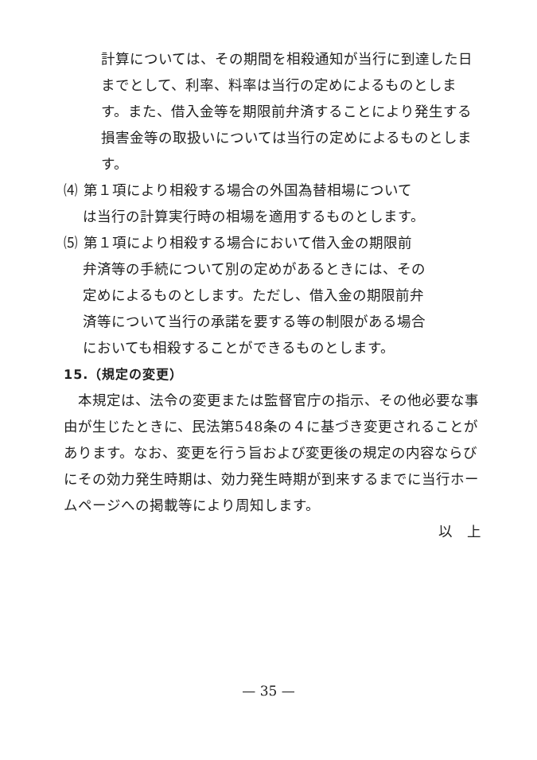計算については、その期間を相殺通知が当行に到達した日までとして、利率、料率は当行の定めによるものとします。また、借入金等を期限前弁済することにより発生する損害金等の取扱いについては当行の定めによるものとします。
⑷ 第１項により相殺する場合の外国為替相場について
は当行の計算実行時の相場を適用するものとします。
⑸ 第１項により相殺する場合において借入金の期限前
弁済等の手続について別の定めがあるときには、その
定めによるものとします。ただし、借入金の期限前弁
済等について当行の承諾を要する等の制限がある場合
においても相殺することができるものとします。
15.（規定の変更）
本規定は、法令の変更または監督官庁の指示、その他必要な事由が生じたときに、民法第548条の４に基づき変更されることがあります。なお、変更を行う旨および変更後の規定の内容ならびにその効力発生時期は、効力発生時期が到来するまでに当行ホームページへの掲載等により周知します。
以　上
— 35 —